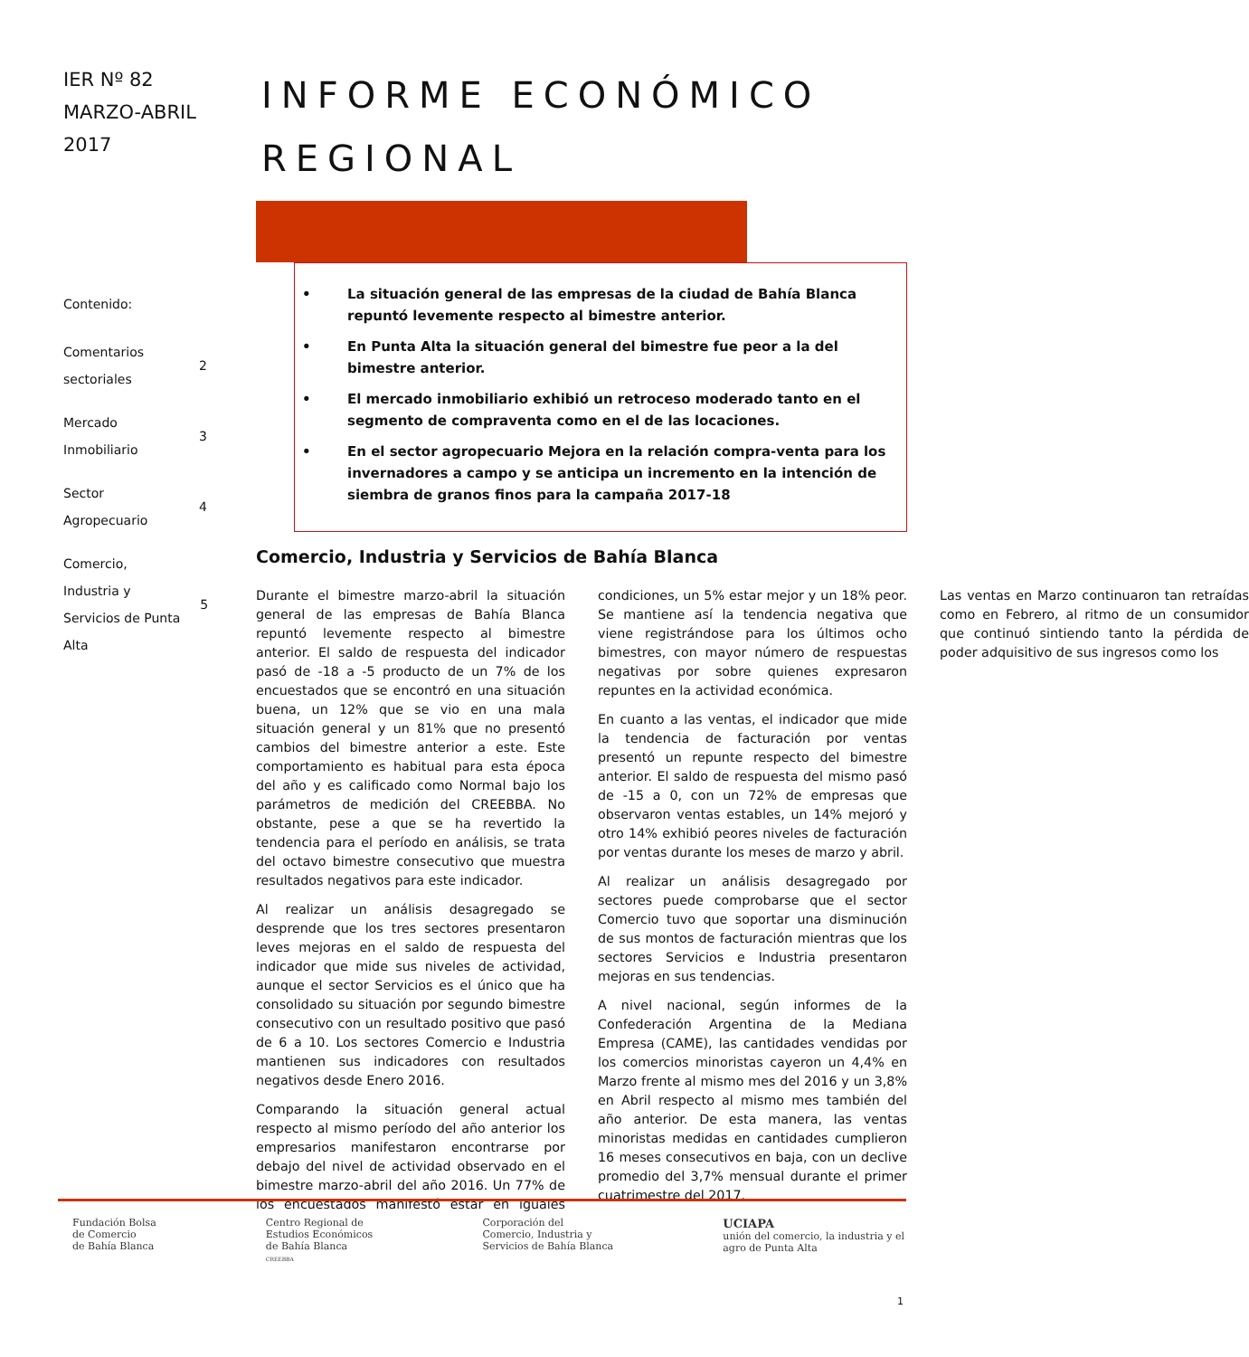IER Nº 82
MARZO-ABRIL
2017
Contenido:
Comentarios
sectoriales 2
Mercado
Inmobiliario 3
Sector
Agropecuario 4
Comercio,
Industria y
Servicios de Punta Alta 5
INFORME ECONÓMICO REGIONAL
• La situación general de las empresas de la ciudad de Bahía Blanca repuntó levemente respecto al bimestre anterior.
• En Punta Alta la situación general del bimestre fue peor a la del bimestre anterior.
• El mercado inmobiliario exhibió un retroceso moderado tanto en el segmento de compraventa como en el de las locaciones.
• En el sector agropecuario Mejora en la relación compra-venta para los invernadores a campo y se anticipa un incremento en la intención de siembra de granos finos para la campaña 2017-18
Comercio, Industria y Servicios de Bahía Blanca
Durante el bimestre marzo-abril la situación general de las empresas de Bahía Blanca repuntó levemente respecto al bimestre anterior. El saldo de respuesta del indicador pasó de -18 a -5 producto de un 7% de los encuestados que se encontró en una situación buena, un 12% que se vio en una mala situación general y un 81% que no presentó cambios del bimestre anterior a este. Este comportamiento es habitual para esta época del año y es calificado como Normal bajo los parámetros de medición del CREEBBA. No obstante, pese a que se ha revertido la tendencia para el período en análisis, se trata del octavo bimestre consecutivo que muestra resultados negativos para este indicador.
Al realizar un análisis desagregado se desprende que los tres sectores presentaron leves mejoras en el saldo de respuesta del indicador que mide sus niveles de actividad, aunque el sector Servicios es el único que ha consolidado su situación por segundo bimestre consecutivo con un resultado positivo que pasó de 6 a 10. Los sectores Comercio e Industria mantienen sus indicadores con resultados negativos desde Enero 2016.
Comparando la situación general actual respecto al mismo período del año anterior los empresarios manifestaron encontrarse por debajo del nivel de actividad observado en el bimestre marzo-abril del año 2016. Un 77% de los encuestados manifestó estar en iguales condiciones, un 5% estar mejor y un 18% peor. Se mantiene así la tendencia negativa que viene registrándose para los últimos ocho bimestres, con mayor número de respuestas negativas por sobre quienes expresaron repuntes en la actividad económica.
En cuanto a las ventas, el indicador que mide la tendencia de facturación por ventas presentó un repunte respecto del bimestre anterior. El saldo de respuesta del mismo pasó de -15 a 0, con un 72% de empresas que observaron ventas estables, un 14% mejoró y otro 14% exhibió peores niveles de facturación por ventas durante los meses de marzo y abril.
Al realizar un análisis desagregado por sectores puede comprobarse que el sector Comercio tuvo que soportar una disminución de sus montos de facturación mientras que los sectores Servicios e Industria presentaron mejoras en sus tendencias.
A nivel nacional, según informes de la Confederación Argentina de la Mediana Empresa (CAME), las cantidades vendidas por los comercios minoristas cayeron un 4,4% en Marzo frente al mismo mes del 2016 y un 3,8% en Abril respecto al mismo mes también del año anterior. De esta manera, las ventas minoristas medidas en cantidades cumplieron 16 meses consecutivos en baja, con un declive promedio del 3,7% mensual durante el primer cuatrimestre del 2017.
Las ventas en Marzo continuaron tan retraídas como en Febrero, al ritmo de un consumidor que continuó sintiendo tanto la pérdida de poder adquisitivo de sus ingresos como los
Fundación Bolsa
de Comercio
de Bahía Blanca
Centro Regional de
Estudios Económicos
de Bahía Blanca
CREEBBA
Corporación del
Comercio, Industria y
Servicios de Bahía Blanca
UCIAPA
unión del comercio, la industria y el
agro de Punta Alta
1